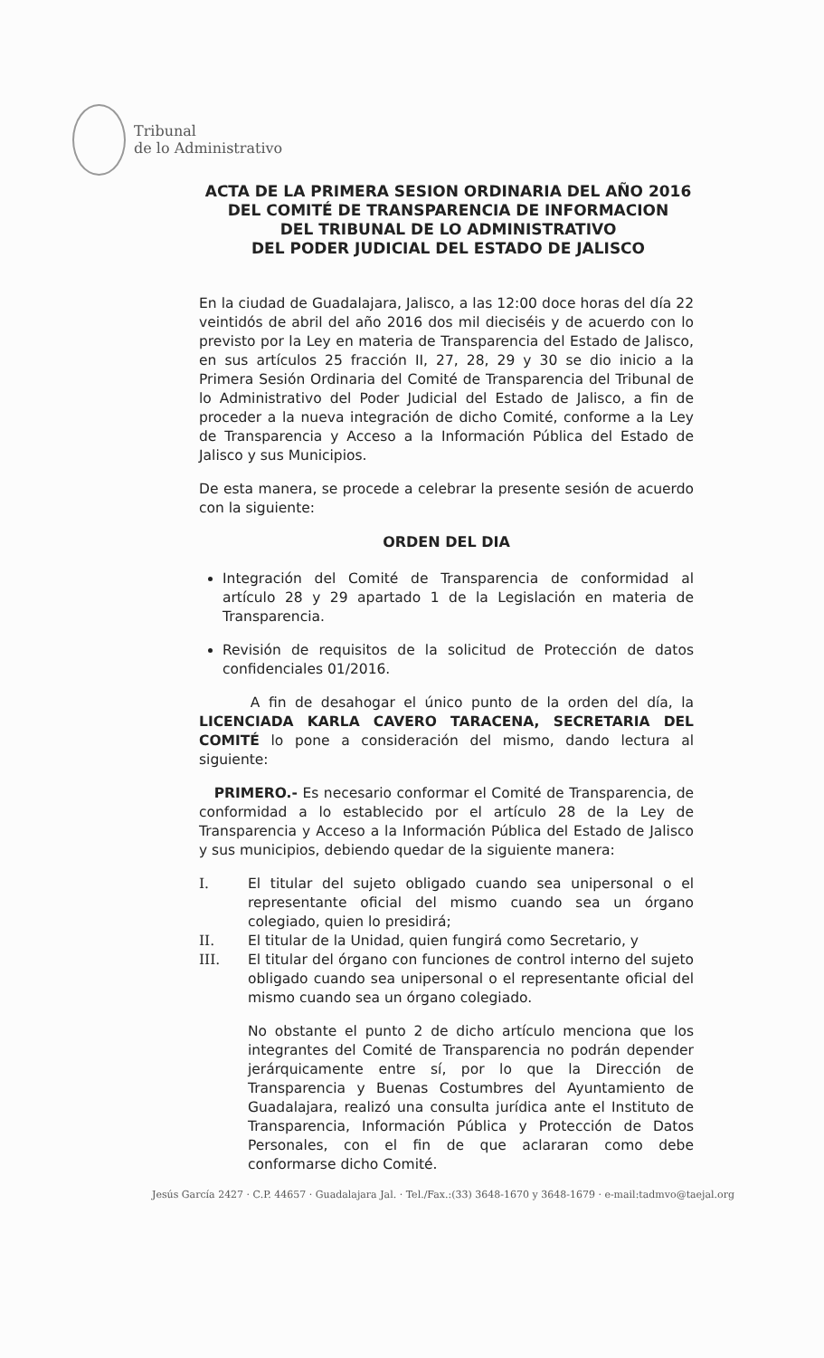Tribunal
de lo Administrativo
ACTA DE LA PRIMERA SESION ORDINARIA DEL AÑO 2016
DEL COMITÉ DE TRANSPARENCIA DE INFORMACION
DEL TRIBUNAL DE LO ADMINISTRATIVO
DEL PODER JUDICIAL DEL ESTADO DE JALISCO
En la ciudad de Guadalajara, Jalisco, a las 12:00 doce horas del día 22 veintidós de abril del año 2016 dos mil dieciséis y de acuerdo con lo previsto por la Ley en materia de Transparencia del Estado de Jalisco, en sus artículos 25 fracción II, 27, 28, 29 y 30 se dio inicio a la Primera Sesión Ordinaria del Comité de Transparencia del Tribunal de lo Administrativo del Poder Judicial del Estado de Jalisco, a fin de proceder a la nueva integración de dicho Comité, conforme a la Ley de Transparencia y Acceso a la Información Pública del Estado de Jalisco y sus Municipios.
De esta manera, se procede a celebrar la presente sesión de acuerdo con la siguiente:
ORDEN DEL DIA
Integración del Comité de Transparencia de conformidad al artículo 28 y 29 apartado 1 de la Legislación en materia de Transparencia.
Revisión de requisitos de la solicitud de Protección de datos confidenciales 01/2016.
A fin de desahogar el único punto de la orden del día, la LICENCIADA KARLA CAVERO TARACENA, SECRETARIA DEL COMITÉ lo pone a consideración del mismo, dando lectura al siguiente:
PRIMERO.- Es necesario conformar el Comité de Transparencia, de conformidad a lo establecido por el artículo 28 de la Ley de Transparencia y Acceso a la Información Pública del Estado de Jalisco y sus municipios, debiendo quedar de la siguiente manera:
I. El titular del sujeto obligado cuando sea unipersonal o el representante oficial del mismo cuando sea un órgano colegiado, quien lo presidirá;
II. El titular de la Unidad, quien fungirá como Secretario, y
III. El titular del órgano con funciones de control interno del sujeto obligado cuando sea unipersonal o el representante oficial del mismo cuando sea un órgano colegiado.
No obstante el punto 2 de dicho artículo menciona que los integrantes del Comité de Transparencia no podrán depender jerárquicamente entre sí, por lo que la Dirección de Transparencia y Buenas Costumbres del Ayuntamiento de Guadalajara, realizó una consulta jurídica ante el Instituto de Transparencia, Información Pública y Protección de Datos Personales, con el fin de que aclararan como debe conformarse dicho Comité.
Jesús García 2427 · C.P. 44657 · Guadalajara Jal. · Tel./Fax.:(33) 3648-1670 y 3648-1679 · e-mail:tadmvo@taejal.org